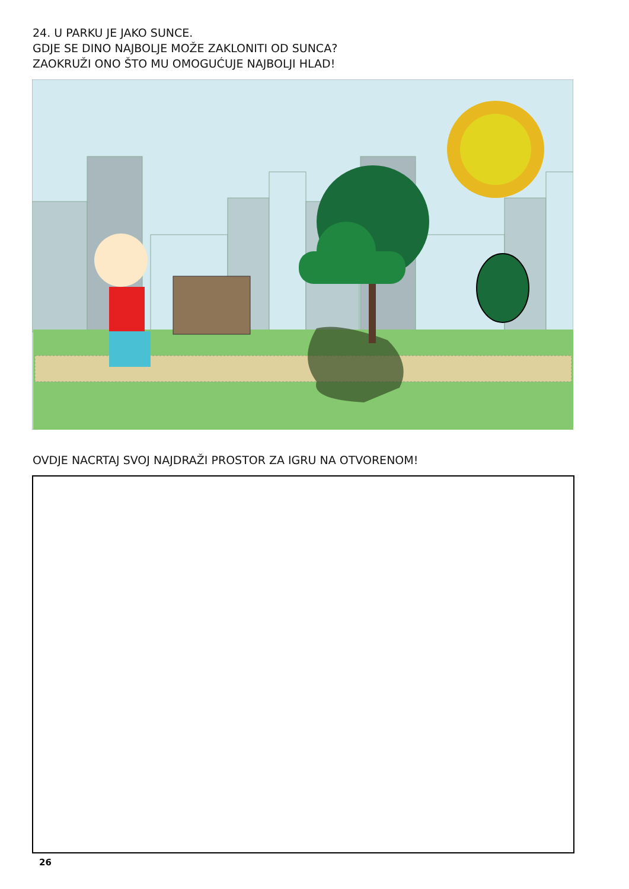24. U PARKU JE JAKO SUNCE.
GDJE SE DINO NAJBOLJE MOŽE ZAKLONITI OD SUNCA?
ZAOKRUŽI ONO ŠTO MU OMOGUĆUJE NAJBOLJI HLAD!
OVDJE NACRTAJ SVOJ NAJDRAŽI PROSTOR ZA IGRU NA OTVORENOM!
26